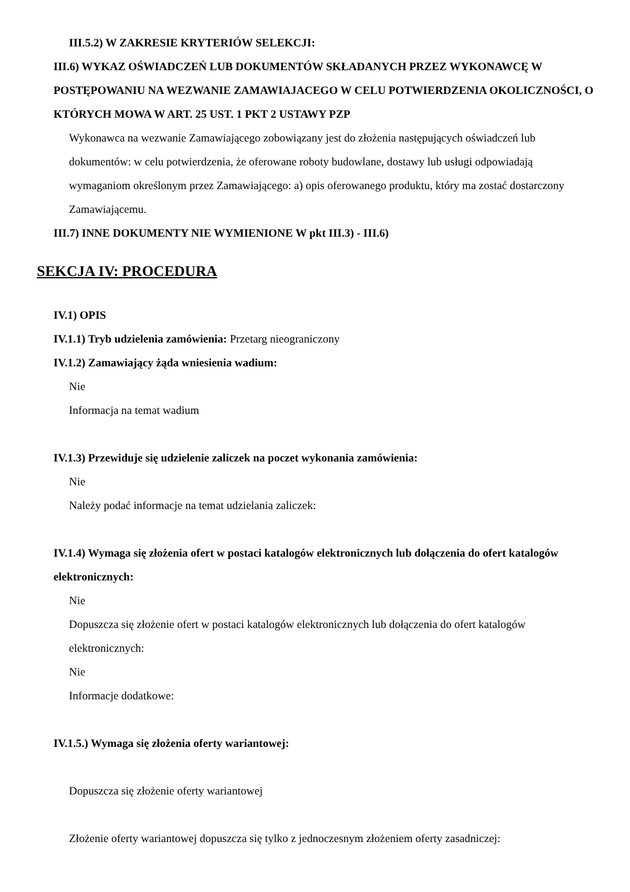III.5.2) W ZAKRESIE KRYTERIÓW SELEKCJI:
III.6) WYKAZ OŚWIADCZEŃ LUB DOKUMENTÓW SKŁADANYCH PRZEZ WYKONAWCĘ W POSTĘPOWANIU NA WEZWANIE ZAMAWIAJACEGO W CELU POTWIERDZENIA OKOLICZNOŚCI, O KTÓRYCH MOWA W ART. 25 UST. 1 PKT 2 USTAWY PZP
Wykonawca na wezwanie Zamawiającego zobowiązany jest do złożenia następujących oświadczeń lub dokumentów: w celu potwierdzenia, że oferowane roboty budowlane, dostawy lub usługi odpowiadają wymaganiom określonym przez Zamawiającego: a) opis oferowanego produktu, który ma zostać dostarczony Zamawiającemu.
III.7) INNE DOKUMENTY NIE WYMIENIONE W pkt III.3) - III.6)
SEKCJA IV: PROCEDURA
IV.1) OPIS
IV.1.1) Tryb udzielenia zamówienia: Przetarg nieograniczony
IV.1.2) Zamawiający żąda wniesienia wadium:
Nie
Informacja na temat wadium
IV.1.3) Przewiduje się udzielenie zaliczek na poczet wykonania zamówienia:
Nie
Należy podać informacje na temat udzielania zaliczek:
IV.1.4) Wymaga się złożenia ofert w postaci katalogów elektronicznych lub dołączenia do ofert katalogów elektronicznych:
Nie
Dopuszcza się złożenie ofert w postaci katalogów elektronicznych lub dołączenia do ofert katalogów elektronicznych:
Nie
Informacje dodatkowe:
IV.1.5.) Wymaga się złożenia oferty wariantowej:
Dopuszcza się złożenie oferty wariantowej
Złożenie oferty wariantowej dopuszcza się tylko z jednoczesnym złożeniem oferty zasadniczej: